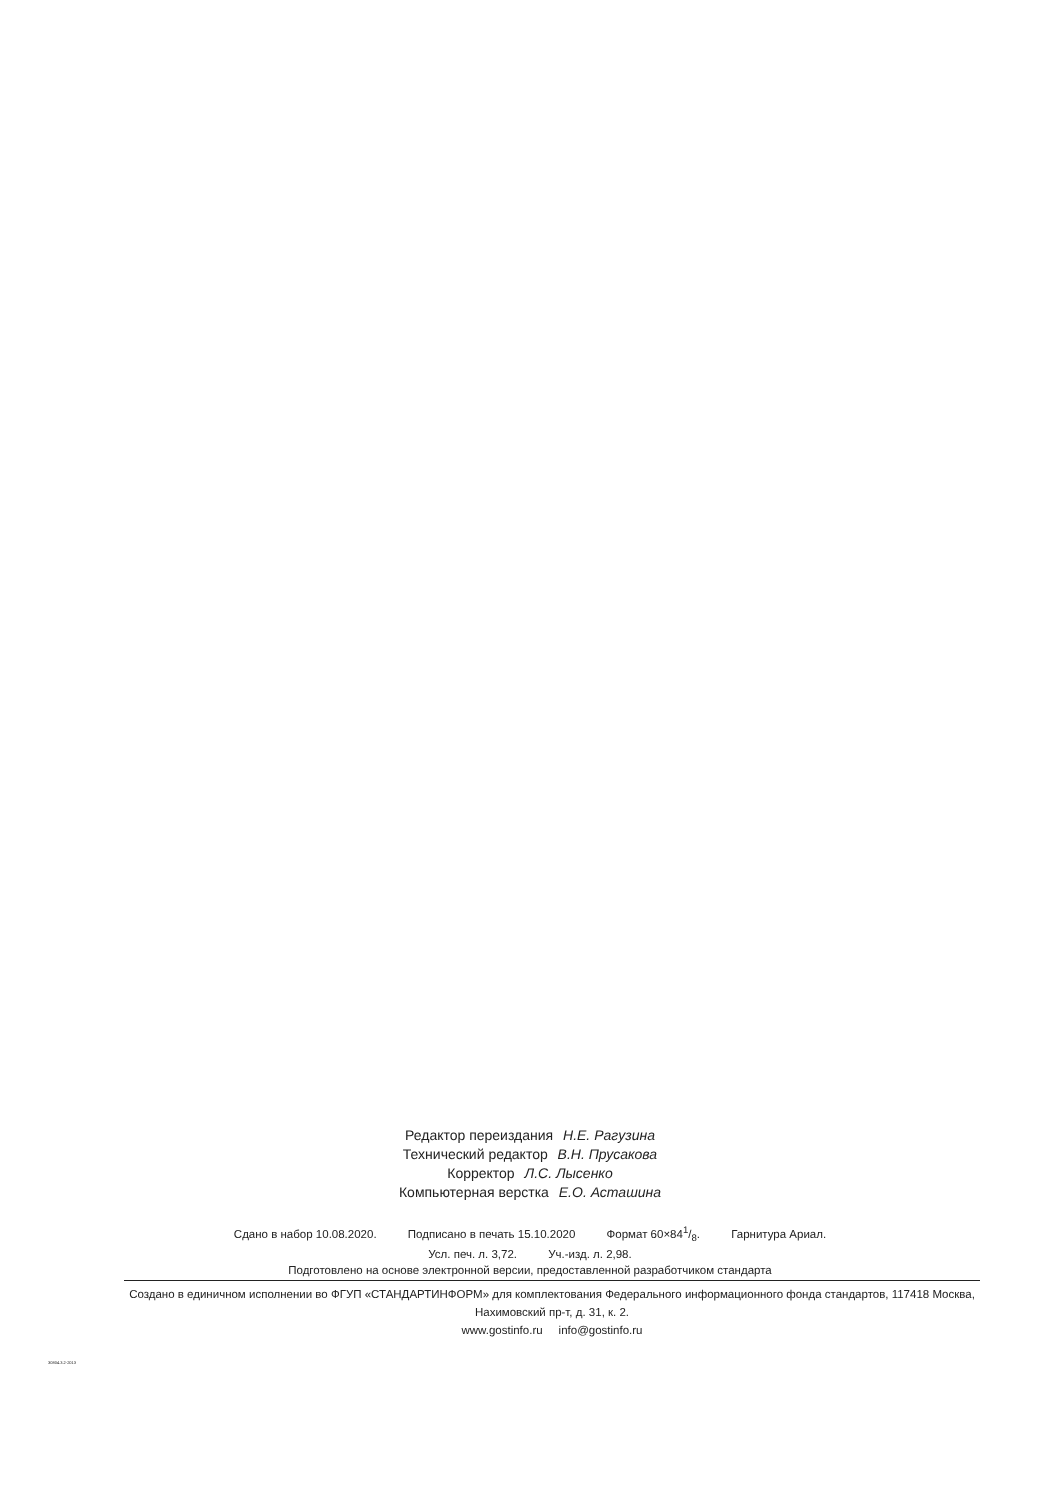Редактор переиздания Н.Е. Рагузина
Технический редактор В.Н. Прусакова
Корректор Л.С. Лысенко
Компьютерная верстка Е.О. Асташина
Сдано в набор 10.08.2020. Подписано в печать 15.10.2020 Формат 60×841/8. Гарнитура Ариал.
Усл. печ. л. 3,72. Уч.-изд. л. 2,98.
Подготовлено на основе электронной версии, предоставленной разработчиком стандарта
Создано в единичном исполнении во ФГУП «СТАНДАРТИНФОРМ» для комплектования Федерального информационного фонда стандартов, 117418 Москва, Нахимовский пр-т, д. 31, к. 2.
www.gostinfo.ru info@gostinfo.ru
30804.3.2-2013